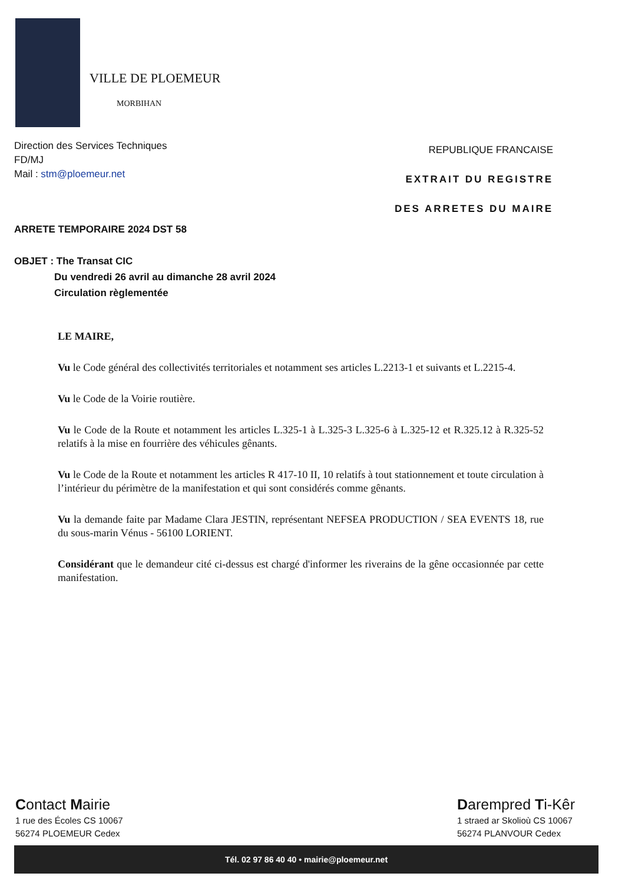VILLE DE PLOEMEUR
MORBIHAN
Direction des Services Techniques
FD/MJ
Mail : stm@ploemeur.net
REPUBLIQUE FRANCAISE
EXTRAIT DU REGISTRE
DES ARRETES DU MAIRE
ARRETE TEMPORAIRE 2024 DST 58
OBJET : The Transat CIC
Du vendredi 26 avril au dimanche 28 avril 2024
Circulation règlementée
LE MAIRE,
Vu le Code général des collectivités territoriales et notamment ses articles L.2213-1 et suivants et L.2215-4.
Vu le Code de la Voirie routière.
Vu le Code de la Route et notamment les articles L.325-1 à L.325-3 L.325-6 à L.325-12 et R.325.12 à R.325-52 relatifs à la mise en fourrière des véhicules gênants.
Vu le Code de la Route et notamment les articles R 417-10 II, 10 relatifs à tout stationnement et toute circulation à l’intérieur du périmètre de la manifestation et qui sont considérés comme gênants.
Vu la demande faite par Madame Clara JESTIN, représentant NEFSEA PRODUCTION / SEA EVENTS 18, rue du sous-marin Vénus - 56100 LORIENT.
Considérant que le demandeur cité ci-dessus est chargé d'informer les riverains de la gêne occasionnée par cette manifestation.
Contact Mairie
1 rue des Écoles CS 10067
56274 PLOEMEUR Cedex
Darempred Ti-Kêr
1 straed ar Skolioù CS 10067
56274 PLANVOUR Cedex
Tél. 02 97 86 40 40 • mairie@ploemeur.net